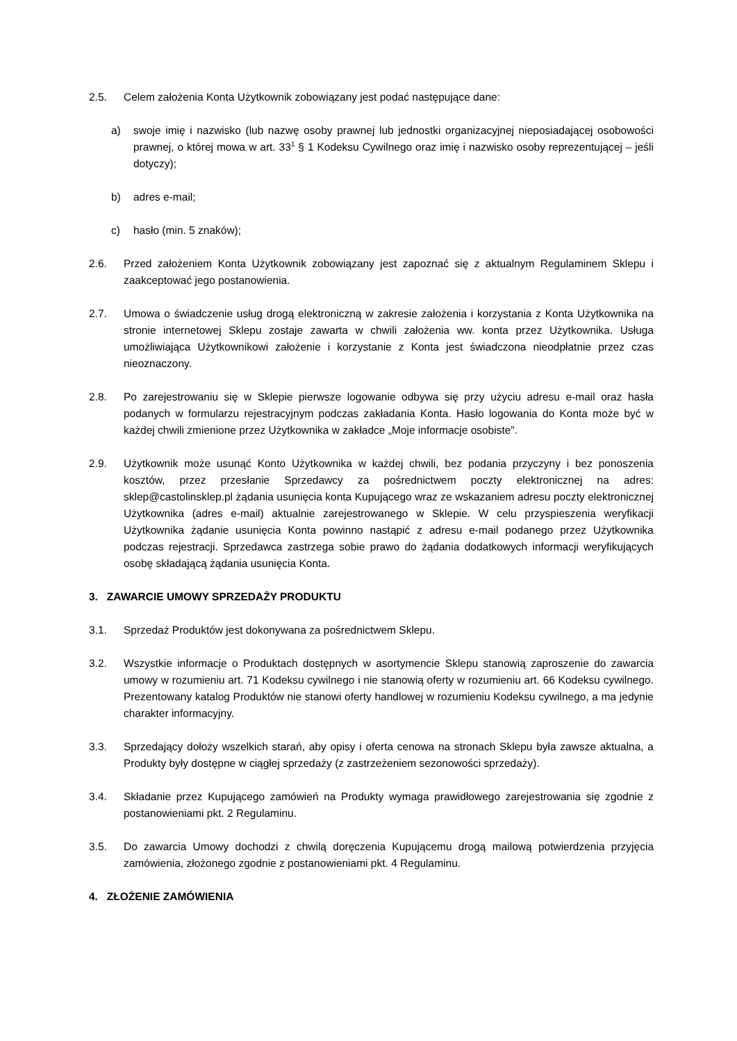2.5. Celem założenia Konta Użytkownik zobowiązany jest podać następujące dane:
a) swoje imię i nazwisko (lub nazwę osoby prawnej lub jednostki organizacyjnej nieposiadającej osobowości prawnej, o której mowa w art. 33<sup>1</sup> § 1 Kodeksu Cywilnego oraz imię i nazwisko osoby reprezentującej – jeśli dotyczy);
b) adres e-mail;
c) hasło (min. 5 znaków);
2.6. Przed założeniem Konta Użytkownik zobowiązany jest zapoznać się z aktualnym Regulaminem Sklepu i zaakceptować jego postanowienia.
2.7. Umowa o świadczenie usług drogą elektroniczną w zakresie założenia i korzystania z Konta Użytkownika na stronie internetowej Sklepu zostaje zawarta w chwili założenia ww. konta przez Użytkownika. Usługa umożliwiająca Użytkownikowi założenie i korzystanie z Konta jest świadczona nieodpłatnie przez czas nieoznaczony.
2.8. Po zarejestrowaniu się w Sklepie pierwsze logowanie odbywa się przy użyciu adresu e-mail oraz hasła podanych w formularzu rejestracyjnym podczas zakładania Konta. Hasło logowania do Konta może być w każdej chwili zmienione przez Użytkownika w zakładce „Moje informacje osobiste”.
2.9. Użytkownik może usunąć Konto Użytkownika w każdej chwili, bez podania przyczyny i bez ponoszenia kosztów, przez przesłanie Sprzedawcy za pośrednictwem poczty elektronicznej na adres: sklep@castolinsklep.pl żądania usunięcia konta Kupującego wraz ze wskazaniem adresu poczty elektronicznej Użytkownika (adres e-mail) aktualnie zarejestrowanego w Sklepie. W celu przyspieszenia weryfikacji Użytkownika żądanie usunięcia Konta powinno nastąpić z adresu e-mail podanego przez Użytkownika podczas rejestracji. Sprzedawca zastrzega sobie prawo do żądania dodatkowych informacji weryfikujących osobę składającą żądania usunięcia Konta.
3. ZAWARCIE UMOWY SPRZEDAŻY PRODUKTU
3.1. Sprzedaż Produktów jest dokonywana za pośrednictwem Sklepu.
3.2. Wszystkie informacje o Produktach dostępnych w asortymencie Sklepu stanowią zaproszenie do zawarcia umowy w rozumieniu art. 71 Kodeksu cywilnego i nie stanowią oferty w rozumieniu art. 66 Kodeksu cywilnego. Prezentowany katalog Produktów nie stanowi oferty handlowej w rozumieniu Kodeksu cywilnego, a ma jedynie charakter informacyjny.
3.3. Sprzedający dołoży wszelkich starań, aby opisy i oferta cenowa na stronach Sklepu była zawsze aktualna, a Produkty były dostępne w ciągłej sprzedaży (z zastrzeżeniem sezonowości sprzedaży).
3.4. Składanie przez Kupującego zamówień na Produkty wymaga prawidłowego zarejestrowania się zgodnie z postanowieniami pkt. 2 Regulaminu.
3.5. Do zawarcia Umowy dochodzi z chwilą doręczenia Kupującemu drogą mailową potwierdzenia przyjęcia zamówienia, złożonego zgodnie z postanowieniami pkt. 4 Regulaminu.
4. ZŁOŻENIE ZAMÓWIENIA